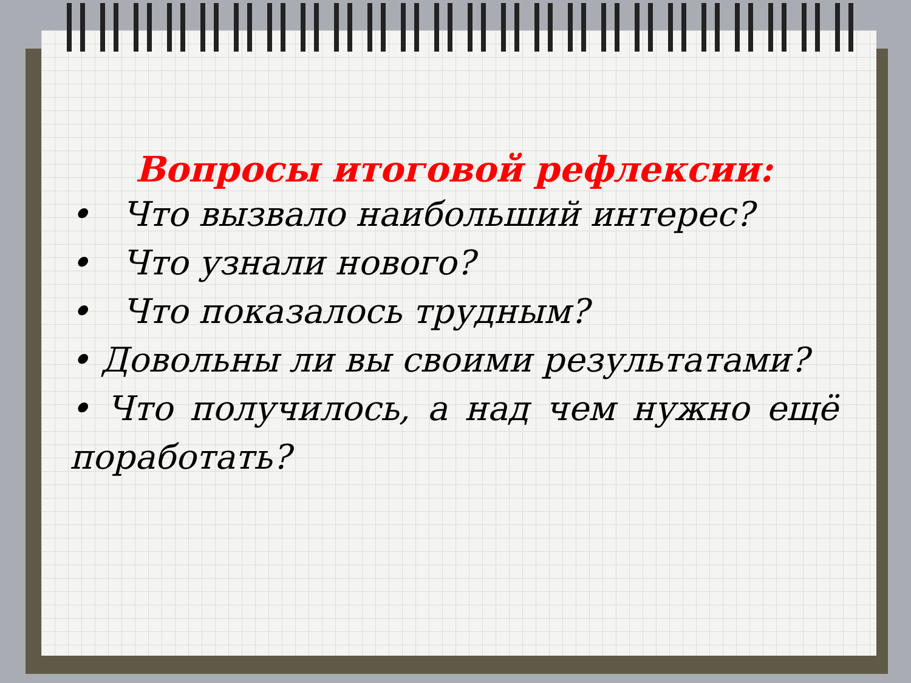Вопросы итоговой рефлексии:
• Что вызвало наибольший интерес?
• Что узнали нового?
• Что показалось трудным?
• Довольны ли вы своими результатами?
• Что получилось, а над чем нужно ещё поработать?